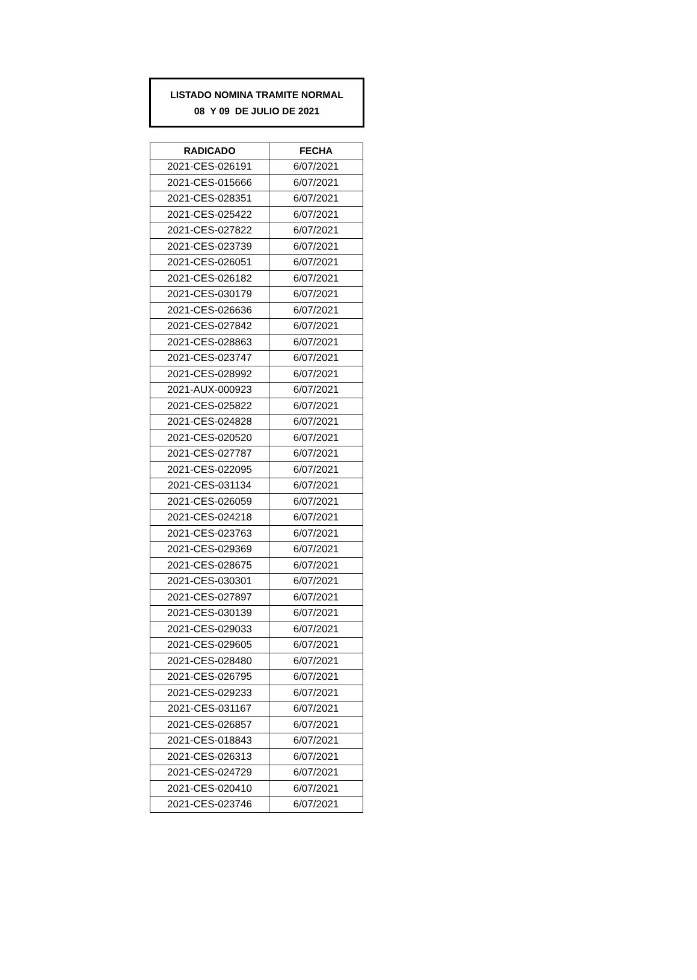LISTADO NOMINA TRAMITE NORMAL
08 Y 09 DE JULIO DE 2021
| RADICADO | FECHA |
| --- | --- |
| 2021-CES-026191 | 6/07/2021 |
| 2021-CES-015666 | 6/07/2021 |
| 2021-CES-028351 | 6/07/2021 |
| 2021-CES-025422 | 6/07/2021 |
| 2021-CES-027822 | 6/07/2021 |
| 2021-CES-023739 | 6/07/2021 |
| 2021-CES-026051 | 6/07/2021 |
| 2021-CES-026182 | 6/07/2021 |
| 2021-CES-030179 | 6/07/2021 |
| 2021-CES-026636 | 6/07/2021 |
| 2021-CES-027842 | 6/07/2021 |
| 2021-CES-028863 | 6/07/2021 |
| 2021-CES-023747 | 6/07/2021 |
| 2021-CES-028992 | 6/07/2021 |
| 2021-AUX-000923 | 6/07/2021 |
| 2021-CES-025822 | 6/07/2021 |
| 2021-CES-024828 | 6/07/2021 |
| 2021-CES-020520 | 6/07/2021 |
| 2021-CES-027787 | 6/07/2021 |
| 2021-CES-022095 | 6/07/2021 |
| 2021-CES-031134 | 6/07/2021 |
| 2021-CES-026059 | 6/07/2021 |
| 2021-CES-024218 | 6/07/2021 |
| 2021-CES-023763 | 6/07/2021 |
| 2021-CES-029369 | 6/07/2021 |
| 2021-CES-028675 | 6/07/2021 |
| 2021-CES-030301 | 6/07/2021 |
| 2021-CES-027897 | 6/07/2021 |
| 2021-CES-030139 | 6/07/2021 |
| 2021-CES-029033 | 6/07/2021 |
| 2021-CES-029605 | 6/07/2021 |
| 2021-CES-028480 | 6/07/2021 |
| 2021-CES-026795 | 6/07/2021 |
| 2021-CES-029233 | 6/07/2021 |
| 2021-CES-031167 | 6/07/2021 |
| 2021-CES-026857 | 6/07/2021 |
| 2021-CES-018843 | 6/07/2021 |
| 2021-CES-026313 | 6/07/2021 |
| 2021-CES-024729 | 6/07/2021 |
| 2021-CES-020410 | 6/07/2021 |
| 2021-CES-023746 | 6/07/2021 |